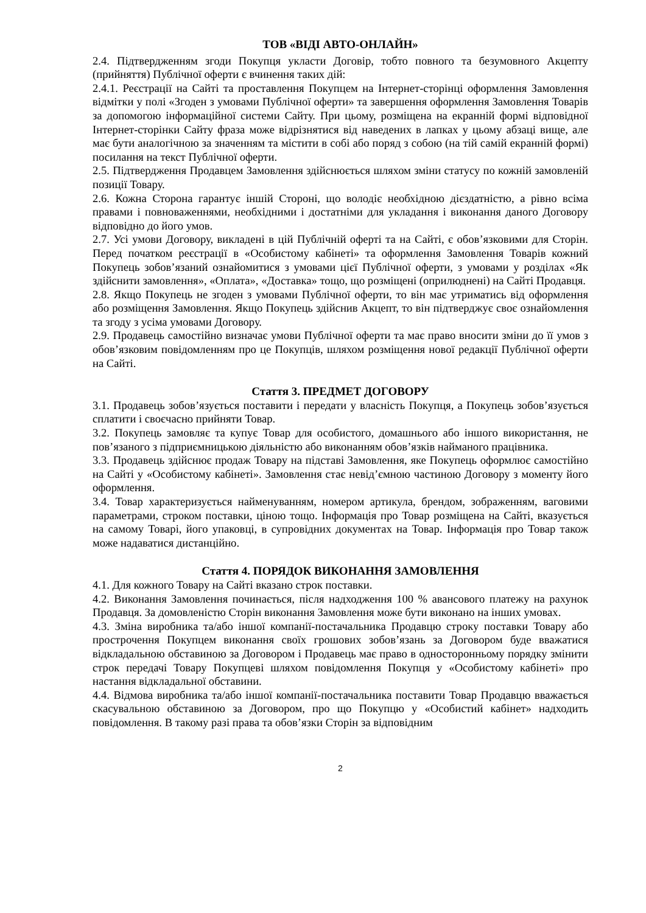ТОВ «ВІДІ АВТО-ОНЛАЙН»
2.4. Підтвердженням згоди Покупця укласти Договір, тобто повного та безумовного Акцепту (прийняття) Публічної оферти є вчинення таких дій:
2.4.1. Реєстрації на Сайті та проставлення Покупцем на Інтернет-сторінці оформлення Замовлення відмітки у полі «Згоден з умовами Публічної оферти» та завершення оформлення Замовлення Товарів за допомогою інформаційної системи Сайту. При цьому, розміщена на екранній формі відповідної Інтернет-сторінки Сайту фраза може відрізнятися від наведених в лапках у цьому абзаці вище, але має бути аналогічною за значенням та містити в собі або поряд з собою (на тій самій екранній формі) посилання на текст Публічної оферти.
2.5. Підтвердження Продавцем Замовлення здійснюється шляхом зміни статусу по кожній замовленій позиції Товару.
2.6. Кожна Сторона гарантує іншій Стороні, що володіє необхідною дієздатністю, а рівно всіма правами і повноваженнями, необхідними і достатніми для укладання і виконання даного Договору відповідно до його умов.
2.7. Усі умови Договору, викладені в цій Публічній оферті та на Сайті, є обов’язковими для Сторін. Перед початком реєстрації в «Особистому кабінеті» та оформлення Замовлення Товарів кожний Покупець зобов’язаний ознайомитися з умовами цієї Публічної оферти, з умовами у розділах «Як здійснити замовлення», «Оплата», «Доставка» тощо, що розміщені (оприлюднені) на Сайті Продавця.
2.8. Якщо Покупець не згоден з умовами Публічної оферти, то він має утриматись від оформлення або розміщення Замовлення. Якщо Покупець здійснив Акцепт, то він підтверджує своє ознайомлення та згоду з усіма умовами Договору.
2.9. Продавець самостійно визначає умови Публічної оферти та має право вносити зміни до її умов з обов’язковим повідомленням про це Покупців, шляхом розміщення нової редакції Публічної оферти на Сайті.
Стаття 3. ПРЕДМЕТ ДОГОВОРУ
3.1. Продавець зобов’язується поставити і передати у власність Покупця, а Покупець зобов’язується сплатити і своєчасно прийняти Товар.
3.2. Покупець замовляє та купує Товар для особистого, домашнього або іншого використання, не пов’язаного з підприємницькою діяльністю або виконанням обов’язків найманого працівника.
3.3. Продавець здійснює продаж Товару на підставі Замовлення, яке Покупець оформлює самостійно на Сайті у «Особистому кабінеті». Замовлення стає невід’ємною частиною Договору з моменту його оформлення.
3.4. Товар характеризується найменуванням, номером артикула, брендом, зображенням, ваговими параметрами, строком поставки, ціною тощо. Інформація про Товар розміщена на Сайті, вказується на самому Товарі, його упаковці, в супровідних документах на Товар. Інформація про Товар також може надаватися дистанційно.
Стаття 4. ПОРЯДОК ВИКОНАННЯ ЗАМОВЛЕННЯ
4.1. Для кожного Товару на Сайті вказано строк поставки.
4.2. Виконання Замовлення починається, після надходження 100 % авансового платежу на рахунок Продавця. За домовленістю Сторін виконання Замовлення може бути виконано на інших умовах.
4.3. Зміна виробника та/або іншої компанії-постачальника Продавцю строку поставки Товару або прострочення Покупцем виконання своїх грошових зобов’язань за Договором буде вважатися відкладальною обставиною за Договором і Продавець має право в односторонньому порядку змінити строк передачі Товару Покупцеві шляхом повідомлення Покупця у «Особистому кабінеті» про настання відкладальної обставини.
4.4. Відмова виробника та/або іншої компанії-постачальника поставити Товар Продавцю вважається скасувальною обставиною за Договором, про що Покупцю у «Особистий кабінет» надходить повідомлення. В такому разі права та обов’язки Сторін за відповідним
2